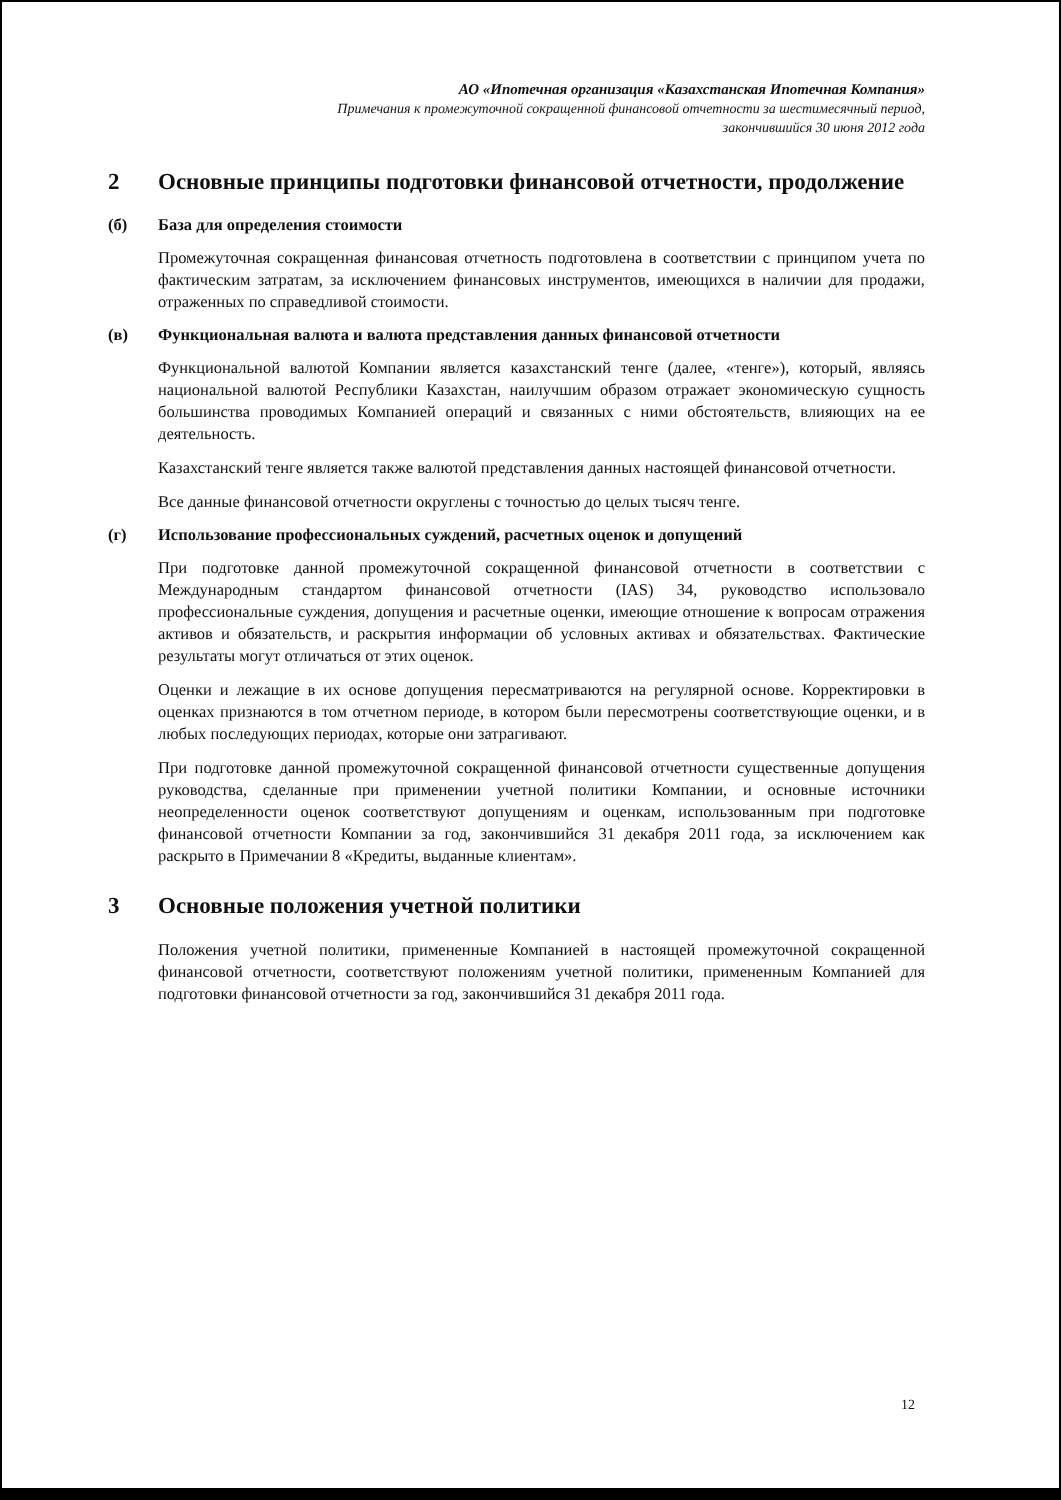АО «Ипотечная организация «Казахстанская Ипотечная Компания»
Примечания к промежуточной сокращенной финансовой отчетности за шестимесячный период,
закончившийся 30 июня 2012 года
2 Основные принципы подготовки финансовой отчетности, продолжение
(б) База для определения стоимости
Промежуточная сокращенная финансовая отчетность подготовлена в соответствии с принципом учета по фактическим затратам, за исключением финансовых инструментов, имеющихся в наличии для продажи, отраженных по справедливой стоимости.
(в) Функциональная валюта и валюта представления данных финансовой отчетности
Функциональной валютой Компании является казахстанский тенге (далее, «тенге»), который, являясь национальной валютой Республики Казахстан, наилучшим образом отражает экономическую сущность большинства проводимых Компанией операций и связанных с ними обстоятельств, влияющих на ее деятельность.
Казахстанский тенге является также валютой представления данных настоящей финансовой отчетности.
Все данные финансовой отчетности округлены с точностью до целых тысяч тенге.
(г) Использование профессиональных суждений, расчетных оценок и допущений
При подготовке данной промежуточной сокращенной финансовой отчетности в соответствии с Международным стандартом финансовой отчетности (IAS) 34, руководство использовало профессиональные суждения, допущения и расчетные оценки, имеющие отношение к вопросам отражения активов и обязательств, и раскрытия информации об условных активах и обязательствах. Фактические результаты могут отличаться от этих оценок.
Оценки и лежащие в их основе допущения пересматриваются на регулярной основе. Корректировки в оценках признаются в том отчетном периоде, в котором были пересмотрены соответствующие оценки, и в любых последующих периодах, которые они затрагивают.
При подготовке данной промежуточной сокращенной финансовой отчетности существенные допущения руководства, сделанные при применении учетной политики Компании, и основные источники неопределенности оценок соответствуют допущениям и оценкам, использованным при подготовке финансовой отчетности Компании за год, закончившийся 31 декабря 2011 года, за исключением как раскрыто в Примечании 8 «Кредиты, выданные клиентам».
3 Основные положения учетной политики
Положения учетной политики, примененные Компанией в настоящей промежуточной сокращенной финансовой отчетности, соответствуют положениям учетной политики, примененным Компанией для подготовки финансовой отчетности за год, закончившийся 31 декабря 2011 года.
12